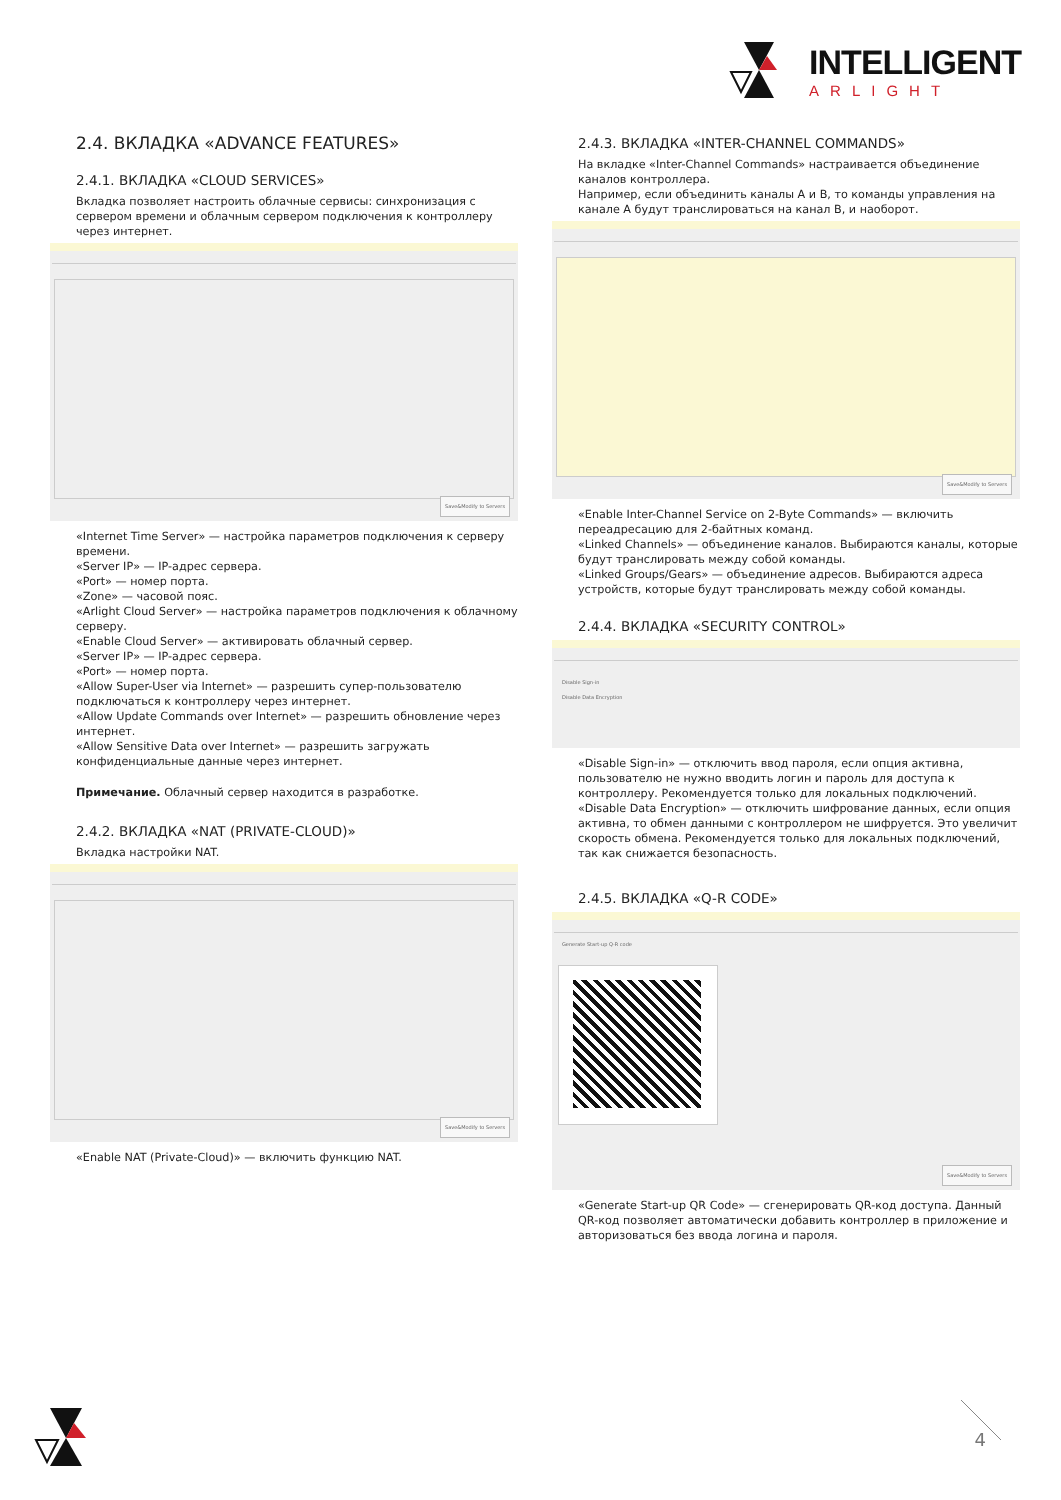INTELLIGENT
ARLIGHT
2.4. ВКЛАДКА «ADVANCE FEATURES»
2.4.1. ВКЛАДКА «CLOUD SERVICES»
Вкладка позволяет настроить облачные сервисы: синхронизация с сервером времени и облачным сервером подключения к контроллеру через интернет.
Save&Modify to Servers
«Internet Time Server» — настройка параметров подключения к серверу времени.
«Server IP» — IP-адрес сервера.
«Port» — номер порта.
«Zone» — часовой пояс.
«Arlight Cloud Server» — настройка параметров подключения к облачному серверу.
«Enable Cloud Server» — активировать облачный сервер.
«Server IP» — IP-адрес сервера.
«Port» — номер порта.
«Allow Super-User via Internet» — разрешить супер-пользователю подключаться к контроллеру через интернет.
«Allow Update Commands over Internet» — разрешить обновление через интернет.
«Allow Sensitive Data over Internet» — разрешить загружать конфиденциальные данные через интернет.
Примечание. Облачный сервер находится в разработке.
2.4.2. ВКЛАДКА «NAT (PRIVATE-CLOUD)»
Вкладка настройки NAT.
Save&Modify to Servers
«Enable NAT (Private-Cloud)» — включить функцию NAT.
2.4.3. ВКЛАДКА «INTER-CHANNEL COMMANDS»
На вкладке «Inter-Channel Commands» настраивается объединение каналов контроллера.
Например, если объединить каналы A и B, то команды управления на канале A будут транслироваться на канал B, и наоборот.
Save&Modify to Servers
«Enable Inter-Channel Service on 2-Byte Commands» — включить переадресацию для 2-байтных команд.
«Linked Channels» — объединение каналов. Выбираются каналы, которые будут транслировать между собой команды.
«Linked Groups/Gears» — объединение адресов. Выбираются адреса устройств, которые будут транслировать между собой команды.
2.4.4. ВКЛАДКА «SECURITY CONTROL»
Disable Sign-in
Disable Data Encryption
«Disable Sign-in» — отключить ввод пароля, если опция активна, пользователю не нужно вводить логин и пароль для доступа к контроллеру. Рекомендуется только для локальных подключений.
«Disable Data Encryption» — отключить шифрование данных, если опция активна, то обмен данными с контроллером не шифруется. Это увеличит скорость обмена. Рекомендуется только для локальных подключений, так как снижается безопасность.
2.4.5. ВКЛАДКА «Q-R CODE»
Generate Start-up Q-R code
Save&Modify to Servers
«Generate Start-up QR Code» — сгенерировать QR-код доступа. Данный QR-код позволяет автоматически добавить контроллер в приложение и авторизоваться без ввода логина и пароля.
4